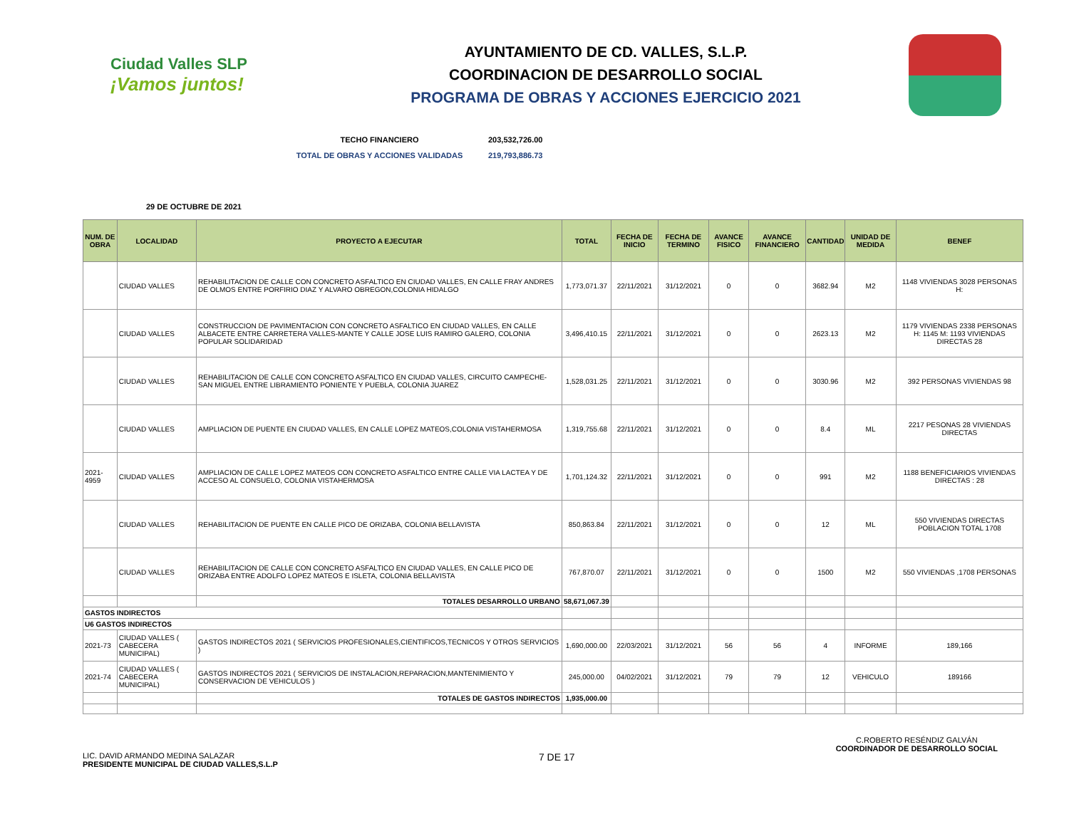Ciudad Valles SLP
¡Vamos juntos!
AYUNTAMIENTO DE CD. VALLES, S.L.P.
COORDINACION DE DESARROLLO SOCIAL
PROGRAMA DE OBRAS Y ACCIONES EJERCICIO 2021
TECHO FINANCIERO 203,532,726.00
TOTAL DE OBRAS Y ACCIONES VALIDADAS 219,793,886.73
29 DE OCTUBRE DE 2021
| NUM. DE OBRA | LOCALIDAD | PROYECTO A EJECUTAR | TOTAL | FECHA DE INICIO | FECHA DE TERMINO | AVANCE FISICO | AVANCE FINANCIERO | CANTIDAD | UNIDAD DE MEDIDA | BENEF |
| --- | --- | --- | --- | --- | --- | --- | --- | --- | --- | --- |
| | CIUDAD VALLES | REHABILITACION DE CALLE CON CONCRETO ASFALTICO EN CIUDAD VALLES, EN CALLE FRAY ANDRES DE OLMOS ENTRE PORFIRIO DIAZ Y ALVARO OBREGON,COLONIA HIDALGO | 1,773,071.37 | 22/11/2021 | 31/12/2021 | 0 | 0 | 3682.94 | M2 | 1148 VIVIENDAS 3028 PERSONAS H: |
| | CIUDAD VALLES | CONSTRUCCION DE PAVIMENTACION CON CONCRETO ASFALTICO EN CIUDAD VALLES, EN CALLE ALBACETE ENTRE CARRETERA VALLES-MANTE Y CALLE JOSE LUIS RAMIRO GALERO, COLONIA POPULAR SOLIDARIDAD | 3,496,410.15 | 22/11/2021 | 31/12/2021 | 0 | 0 | 2623.13 | M2 | 1179 VIVIENDAS 2338 PERSONAS H: 1145 M: 1193 VIVIENDAS DIRECTAS 28 |
| | CIUDAD VALLES | REHABILITACION DE CALLE CON CONCRETO ASFALTICO EN CIUDAD VALLES, CIRCUITO CAMPECHE-SAN MIGUEL ENTRE LIBRAMIENTO PONIENTE Y PUEBLA, COLONIA JUAREZ | 1,528,031.25 | 22/11/2021 | 31/12/2021 | 0 | 0 | 3030.96 | M2 | 392 PERSONAS VIVIENDAS 98 |
| | CIUDAD VALLES | AMPLIACION DE PUENTE EN CIUDAD VALLES, EN CALLE LOPEZ MATEOS,COLONIA VISTAHERMOSA | 1,319,755.68 | 22/11/2021 | 31/12/2021 | 0 | 0 | 8.4 | ML | 2217 PESONAS 28 VIVIENDAS DIRECTAS |
| 2021-4959 | CIUDAD VALLES | AMPLIACION DE CALLE LOPEZ MATEOS CON CONCRETO ASFALTICO ENTRE CALLE VIA LACTEA Y DE ACCESO AL CONSUELO, COLONIA VISTAHERMOSA | 1,701,124.32 | 22/11/2021 | 31/12/2021 | 0 | 0 | 991 | M2 | 1188 BENEFICIARIOS VIVIENDAS DIRECTAS : 28 |
| | CIUDAD VALLES | REHABILITACION DE PUENTE EN CALLE PICO DE ORIZABA, COLONIA BELLAVISTA | 850,863.84 | 22/11/2021 | 31/12/2021 | 0 | 0 | 12 | ML | 550 VIVIENDAS DIRECTAS POBLACION TOTAL 1708 |
| | CIUDAD VALLES | REHABILITACION DE CALLE CON CONCRETO ASFALTICO EN CIUDAD VALLES, EN CALLE PICO DE ORIZABA ENTRE ADOLFO LOPEZ MATEOS E ISLETA, COLONIA BELLAVISTA | 767,870.07 | 22/11/2021 | 31/12/2021 | 0 | 0 | 1500 | M2 | 550 VIVIENDAS ,1708 PERSONAS |
| | | TOTALES DESARROLLO URBANO | 58,671,067.39 | | | | | | | |
| GASTOS INDIRECTOS | | | | | | | | | | |
| U6 GASTOS INDIRECTOS | | | | | | | | | | |
| 2021-73 | CIUDAD VALLES ( CABECERA MUNICIPAL) | GASTOS INDIRECTOS 2021 ( SERVICIOS PROFESIONALES,CIENTIFICOS,TECNICOS Y OTROS SERVICIOS ) | 1,690,000.00 | 22/03/2021 | 31/12/2021 | 56 | 56 | 4 | INFORME | 189,166 |
| 2021-74 | CIUDAD VALLES ( CABECERA MUNICIPAL) | GASTOS INDIRECTOS 2021 ( SERVICIOS DE INSTALACION,REPARACION,MANTENIMIENTO Y CONSERVACION DE VEHICULOS ) | 245,000.00 | 04/02/2021 | 31/12/2021 | 79 | 79 | 12 | VEHICULO | 189166 |
| | | TOTALES DE GASTOS INDIRECTOS | 1,935,000.00 | | | | | | | |
LIC. DAVID ARMANDO MEDINA SALAZAR
PRESIDENTE MUNICIPAL DE CIUDAD VALLES,S.L.P
7 DE 17
C.ROBERTO RESÉNDIZ GALVÁN
COORDINADOR DE DESARROLLO SOCIAL